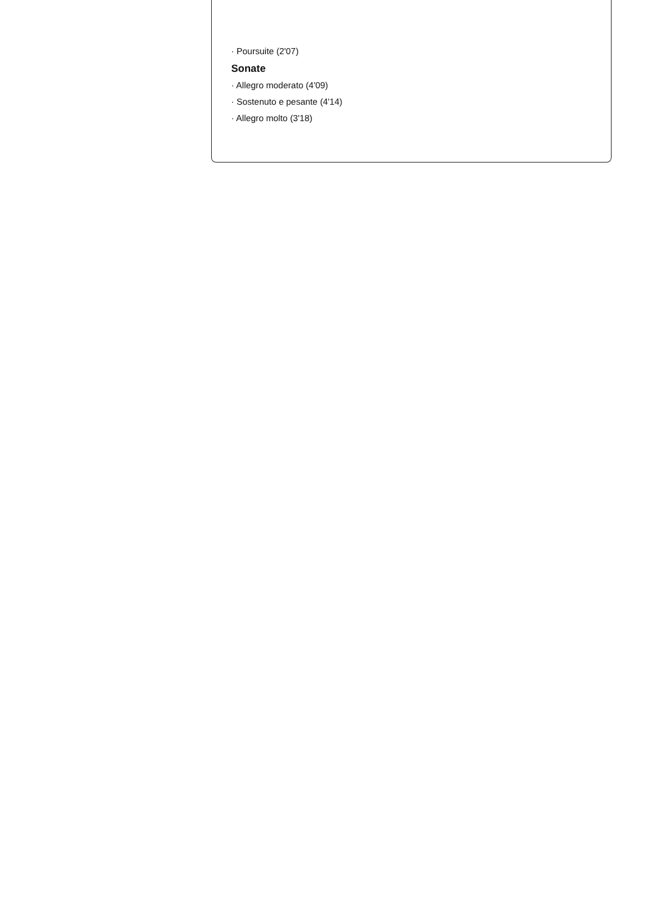· Poursuite (2'07)
Sonate
· Allegro moderato (4'09)
· Sostenuto e pesante (4'14)
· Allegro molto (3'18)